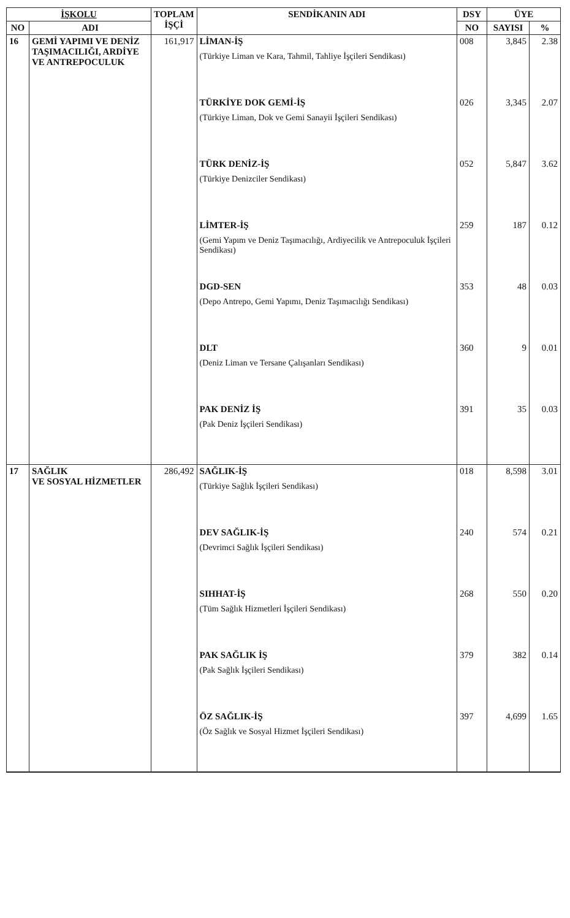| İŞKOLU | | TOPLAM İŞÇİ | SENDİKANIN ADI | DSY | ÜYE | |
| --- | --- | --- | --- | --- | --- | --- |
| NO | ADI | | | NO | SAYISI | % |
| 16 | GEMİ YAPIMI VE DENİZ TAŞIMACILIĞI, ARDİYE VE ANTREPOCULUK | 161,917 | LİMAN-İŞ (Türkiye Liman ve Kara, Tahmil, Tahliye İşçileri Sendikası) | 008 | 3,845 | 2.38 |
| | | | TÜRKİYE DOK GEMİ-İŞ (Türkiye Liman, Dok ve Gemi Sanayii İşçileri Sendikası) | 026 | 3,345 | 2.07 |
| | | | TÜRK DENİZ-İŞ (Türkiye Denizciler Sendikası) | 052 | 5,847 | 3.62 |
| | | | LİMTER-İŞ (Gemi Yapım ve Deniz Taşımacılığı, Ardiyecilik ve Antrepoculuk İşçileri Sendikası) | 259 | 187 | 0.12 |
| | | | DGD-SEN (Depo Antrepo, Gemi Yapımı, Deniz Taşımacılığı Sendikası) | 353 | 48 | 0.03 |
| | | | DLT (Deniz Liman ve Tersane Çalışanları Sendikası) | 360 | 9 | 0.01 |
| | | | PAK DENİZ İŞ (Pak Deniz İşçileri Sendikası) | 391 | 35 | 0.03 |
| 17 | SAĞLIK VE SOSYAL HİZMETLER | 286,492 | SAĞLIK-İŞ (Türkiye Sağlık İşçileri Sendikası) | 018 | 8,598 | 3.01 |
| | | | DEV SAĞLIK-İŞ (Devrimci Sağlık İşçileri Sendikası) | 240 | 574 | 0.21 |
| | | | SIHHAT-İŞ (Tüm Sağlık Hizmetleri İşçileri Sendikası) | 268 | 550 | 0.20 |
| | | | PAK SAĞLIK İŞ (Pak Sağlık İşçileri Sendikası) | 379 | 382 | 0.14 |
| | | | ÖZ SAĞLIK-İŞ (Öz Sağlık ve Sosyal Hizmet İşçileri Sendikası) | 397 | 4,699 | 1.65 |